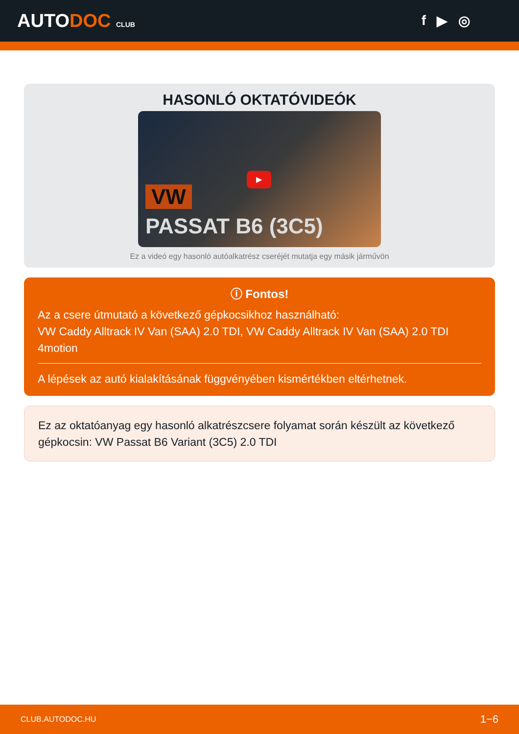AUTODOC CLUB
f ▶ ◎
HASONLÓ OKTATÓVIDEÓK
VW
PASSAT B6 (3C5)
▶
Ez a videó egy hasonló autóalkatrész cseréjét mutatja egy másik járművön
ⓘ Fontos!
Az a csere útmutató a következő gépkocsikhoz használható:
VW Caddy Alltrack IV Van (SAA) 2.0 TDI, VW Caddy Alltrack IV Van (SAA) 2.0 TDI 4motion
A lépések az autó kialakításának függvényében kismértékben eltérhetnek.
Ez az oktatóanyag egy hasonló alkatrészcsere folyamat során készült az következő gépkocsin: VW Passat B6 Variant (3C5) 2.0 TDI
CLUB.AUTODOC.HU 1−6